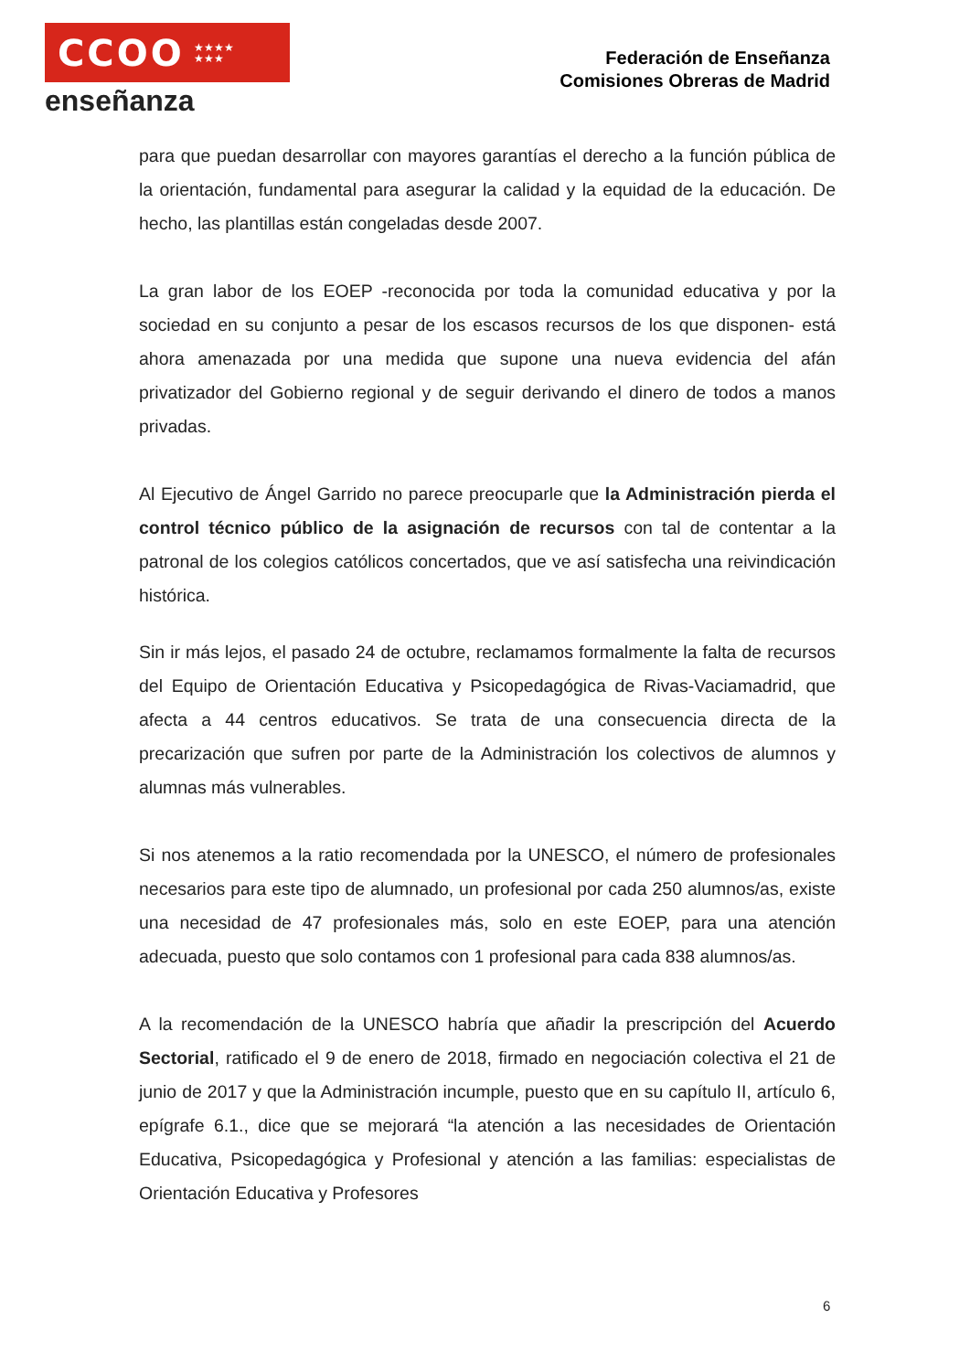CCOO ★★★★
★★★
enseñanza
Federación de Enseñanza
Comisiones Obreras de Madrid
para que puedan desarrollar con mayores garantías el derecho a la función pública de la orientación, fundamental para asegurar la calidad y la equidad de la educación. De hecho, las plantillas están congeladas desde 2007.
La gran labor de los EOEP -reconocida por toda la comunidad educativa y por la sociedad en su conjunto a pesar de los escasos recursos de los que disponen- está ahora amenazada por una medida que supone una nueva evidencia del afán privatizador del Gobierno regional y de seguir derivando el dinero de todos a manos privadas.
Al Ejecutivo de Ángel Garrido no parece preocuparle que la Administración pierda el control técnico público de la asignación de recursos con tal de contentar a la patronal de los colegios católicos concertados, que ve así satisfecha una reivindicación histórica.
Sin ir más lejos, el pasado 24 de octubre, reclamamos formalmente la falta de recursos del Equipo de Orientación Educativa y Psicopedagógica de Rivas-Vaciamadrid, que afecta a 44 centros educativos. Se trata de una consecuencia directa de la precarización que sufren por parte de la Administración los colectivos de alumnos y alumnas más vulnerables.
Si nos atenemos a la ratio recomendada por la UNESCO, el número de profesionales necesarios para este tipo de alumnado, un profesional por cada 250 alumnos/as, existe una necesidad de 47 profesionales más, solo en este EOEP, para una atención adecuada, puesto que solo contamos con 1 profesional para cada 838 alumnos/as.
A la recomendación de la UNESCO habría que añadir la prescripción del Acuerdo Sectorial, ratificado el 9 de enero de 2018, firmado en negociación colectiva el 21 de junio de 2017 y que la Administración incumple, puesto que en su capítulo II, artículo 6, epígrafe 6.1., dice que se mejorará “la atención a las necesidades de Orientación Educativa, Psicopedagógica y Profesional y atención a las familias: especialistas de Orientación Educativa y Profesores
6